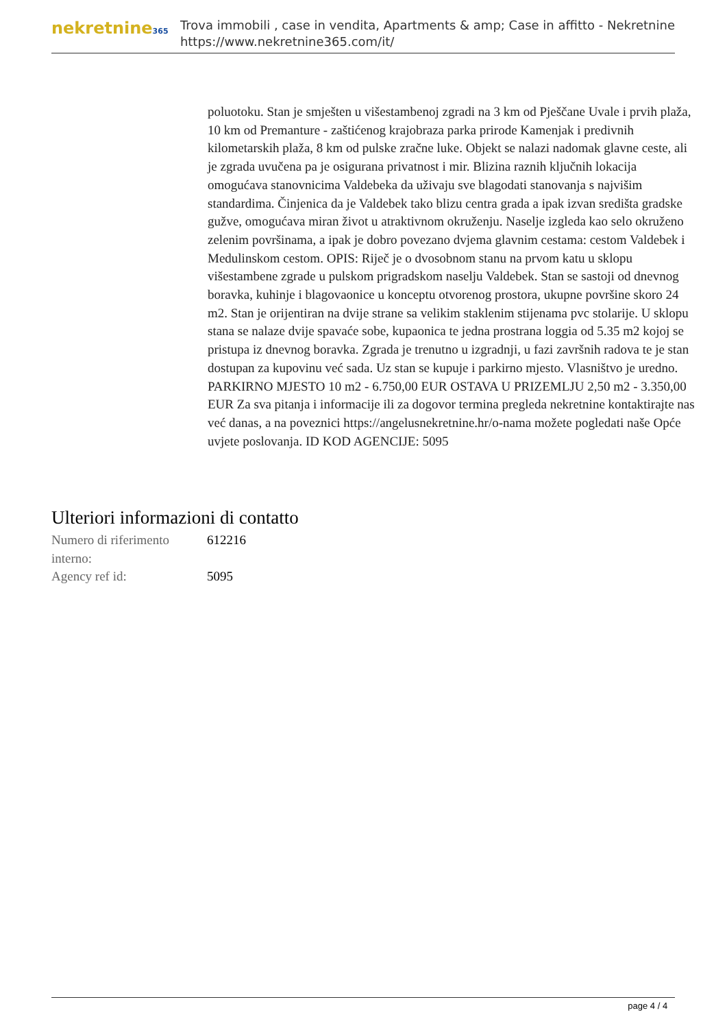nekretnine365
Trova immobili , case in vendita, Apartments & amp; Case in affitto - Nekretnine
https://www.nekretnine365.com/it/
poluotoku. Stan je smješten u višestambenoj zgradi na 3 km od Pješčane Uvale i prvih plaža, 10 km od Premanture - zaštićenog krajobraza parka prirode Kamenjak i predivnih kilometarskih plaža, 8 km od pulske zračne luke. Objekt se nalazi nadomak glavne ceste, ali je zgrada uvučena pa je osigurana privatnost i mir. Blizina raznih ključnih lokacija omogućava stanovnicima Valdebeka da uživaju sve blagodati stanovanja s najvišim standardima. Činjenica da je Valdebek tako blizu centra grada a ipak izvan središta gradske gužve, omogućava miran život u atraktivnom okruženju. Naselje izgleda kao selo okruženo zelenim površinama, a ipak je dobro povezano dvjema glavnim cestama: cestom Valdebek i Medulinskom cestom. OPIS: Riječ je o dvosobnom stanu na prvom katu u sklopu višestambene zgrade u pulskom prigradskom naselju Valdebek. Stan se sastoji od dnevnog boravka, kuhinje i blagovaonice u konceptu otvorenog prostora, ukupne površine skoro 24 m2. Stan je orijentiran na dvije strane sa velikim staklenim stijenama pvc stolarije. U sklopu stana se nalaze dvije spavaće sobe, kupaonica te jedna prostrana loggia od 5.35 m2 kojoj se pristupa iz dnevnog boravka. Zgrada je trenutno u izgradnji, u fazi završnih radova te je stan dostupan za kupovinu već sada. Uz stan se kupuje i parkirno mjesto. Vlasništvo je uredno. PARKIRNO MJESTO 10 m2 - 6.750,00 EUR OSTAVA U PRIZEMLJU 2,50 m2 - 3.350,00 EUR Za sva pitanja i informacije ili za dogovor termina pregleda nekretnine kontaktirajte nas već danas, a na poveznici https://angelusnekretnine.hr/o-nama možete pogledati naše Opće uvjete poslovanja. ID KOD AGENCIJE: 5095
Ulteriori informazioni di contatto
| Numero di riferimento interno: | 612216 |
| Agency ref id: | 5095 |
page 4 / 4